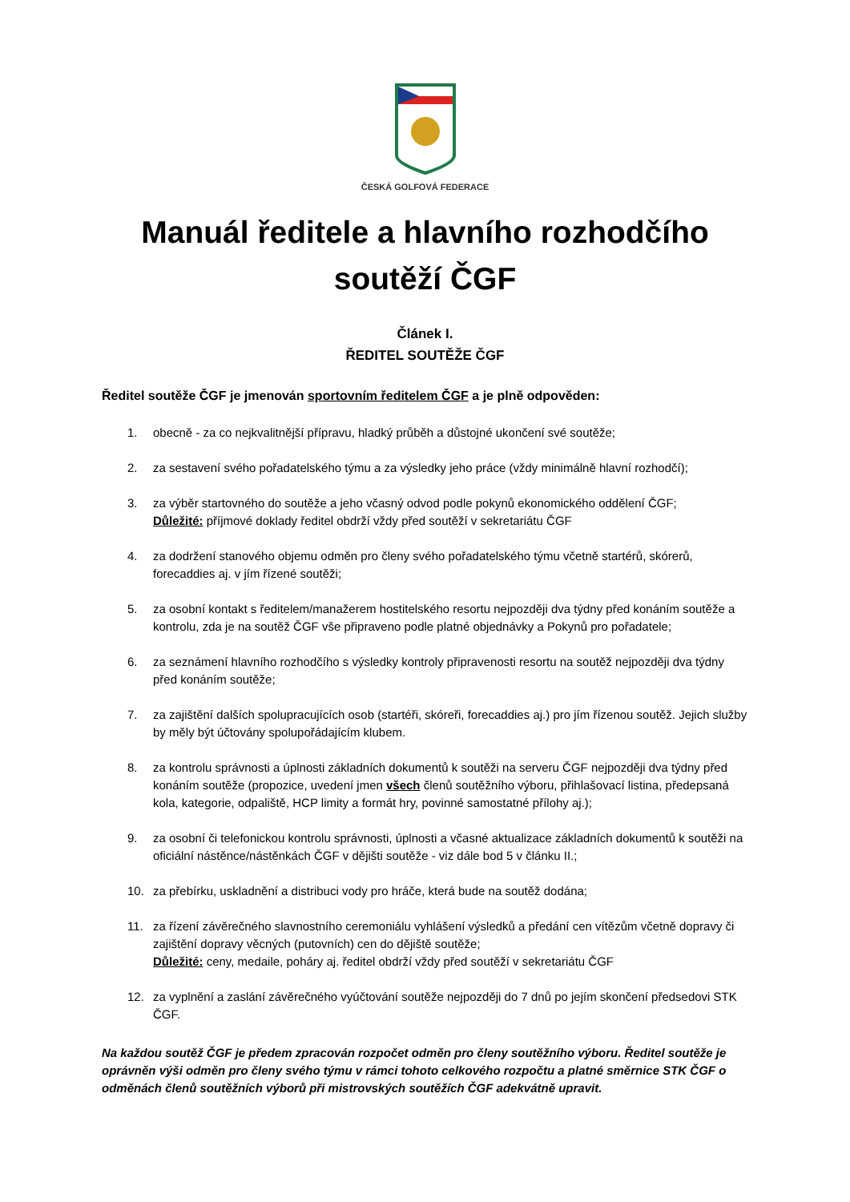ČESKÁ GOLFOVÁ FEDERACE
Manuál ředitele a hlavního rozhodčího soutěží ČGF
Článek I.
ŘEDITEL SOUTĚŽE ČGF
Ředitel soutěže ČGF je jmenován sportovním ředitelem ČGF a je plně odpověden:
1. obecně - za co nejkvalitnější přípravu, hladký průběh a důstojné ukončení své soutěže;
2. za sestavení svého pořadatelského týmu a za výsledky jeho práce (vždy minimálně hlavní rozhodčí);
3. za výběr startovného do soutěže a jeho včasný odvod podle pokynů ekonomického oddělení ČGF;
Důležité: příjmové doklady ředitel obdrží vždy před soutěží v sekretariátu ČGF
4. za dodržení stanového objemu odměn pro členy svého pořadatelského týmu včetně startérů, skórerů, forecaddies aj. v jím řízené soutěži;
5. za osobní kontakt s ředitelem/manažerem hostitelského resortu nejpozději dva týdny před konáním soutěže a kontrolu, zda je na soutěž ČGF vše připraveno podle platné objednávky a Pokynů pro pořadatele;
6. za seznámení hlavního rozhodčího s výsledky kontroly připravenosti resortu na soutěž nejpozději dva týdny před konáním soutěže;
7. za zajištění dalších spolupracujících osob (startéři, skóreři, forecaddies aj.) pro jím řízenou soutěž. Jejich služby by měly být účtovány spolupořádajícím klubem.
8. za kontrolu správnosti a úplnosti základních dokumentů k soutěži na serveru ČGF nejpozději dva týdny před konáním soutěže (propozice, uvedení jmen všech členů soutěžního výboru, přihlašovací listina, předepsaná kola, kategorie, odpaliště, HCP limity a formát hry, povinné samostatné přílohy aj.);
9. za osobní či telefonickou kontrolu správnosti, úplnosti a včasné aktualizace základních dokumentů k soutěži na oficiální nástěnce/nástěnkách ČGF v dějišti soutěže - viz dále bod 5 v článku II.;
10. za přebírku, uskladnění a distribuci vody pro hráče, která bude na soutěž dodána;
11. za řízení závěrečného slavnostního ceremoniálu vyhlášení výsledků a předání cen vítězům včetně dopravy či zajištění dopravy věcných (putovních) cen do dějiště soutěže;
Důležité: ceny, medaile, poháry aj. ředitel obdrží vždy před soutěží v sekretariátu ČGF
12. za vyplnění a zaslání závěrečného vyúčtování soutěže nejpozději do 7 dnů po jejím skončení předsedovi STK ČGF.
Na každou soutěž ČGF je předem zpracován rozpočet odměn pro členy soutěžního výboru. Ředitel soutěže je oprávněn výši odměn pro členy svého týmu v rámci tohoto celkového rozpočtu a platné směrnice STK ČGF o odměnách členů soutěžních výborů při mistrovských soutěžích ČGF adekvátně upravit.